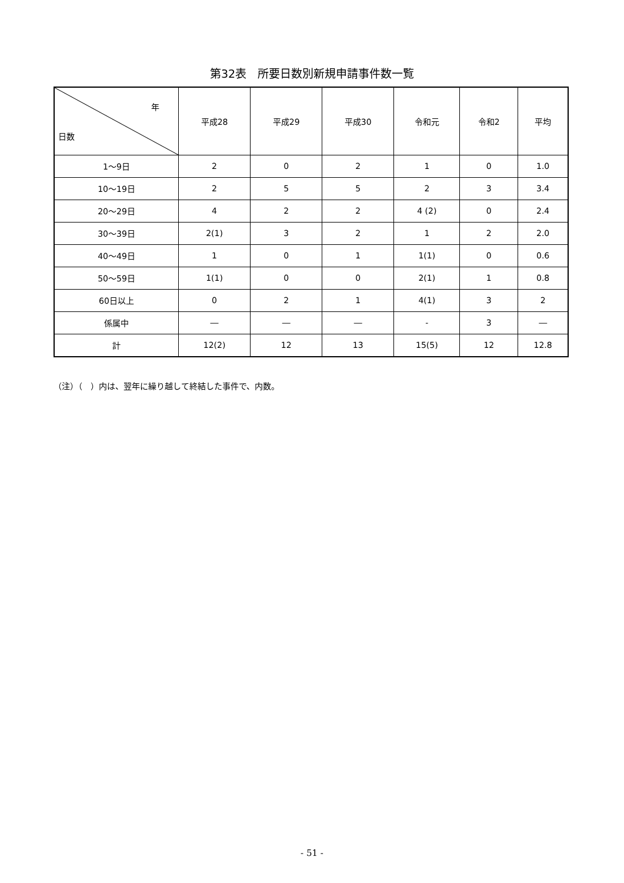第32表　所要日数別新規申請事件数一覧
| 年 日数 | 平成28 | 平成29 | 平成30 | 令和元 | 令和2 | 平均 |
| --- | --- | --- | --- | --- | --- | --- |
| 1～9日 | 2 | 0 | 2 | 1 | 0 | 1.0 |
| 10～19日 | 2 | 5 | 5 | 2 | 3 | 3.4 |
| 20～29日 | 4 | 2 | 2 | 4 (2) | 0 | 2.4 |
| 30～39日 | 2(1) | 3 | 2 | 1 | 2 | 2.0 |
| 40～49日 | 1 | 0 | 1 | 1(1) | 0 | 0.6 |
| 50～59日 | 1(1) | 0 | 0 | 2(1) | 1 | 0.8 |
| 60日以上 | 0 | 2 | 1 | 4(1) | 3 | 2 |
| 係属中 | ― | ― | ― | - | 3 | ― |
| 計 | 12(2) | 12 | 13 | 15(5) | 12 | 12.8 |
（注）（　）内は、翌年に繰り越して終結した事件で、内数。
- 51 -